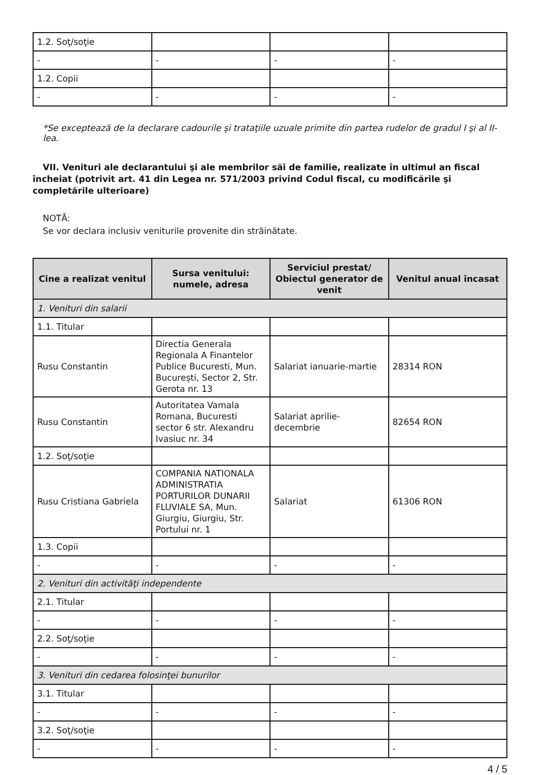| 1.2. Soţ/soţie | | | |
| - | - | - | - |
| 1.2. Copii | | | |
| - | - | - | - |
*Se exceptează de la declarare cadourile şi trataţiile uzuale primite din partea rudelor de gradul I şi al II-lea.
VII. Venituri ale declarantului şi ale membrilor săi de familie, realizate în ultimul an fiscal încheiat (potrivit art. 41 din Legea nr. 571/2003 privind Codul fiscal, cu modificările şi completările ulterioare)
NOTĂ:
Se vor declara inclusiv veniturile provenite din străinătate.
| Cine a realizat venitul | Sursa venitului: numele, adresa | Serviciul prestat/ Obiectul generator de venit | Venitul anual încasat |
| --- | --- | --- | --- |
| 1. Venituri din salarii | | | |
| 1.1. Titular | | | |
| Rusu Constantin | Directia Generala Regionala A Finantelor Publice Bucuresti, Mun. București, Sector 2, Str. Gerota nr. 13 | Salariat ianuarie-martie | 28314 RON |
| Rusu Constantin | Autoritatea Vamala Romana, Bucuresti sector 6 str. Alexandru Ivasiuc nr. 34 | Salariat aprilie-decembrie | 82654 RON |
| 1.2. Soţ/soţie | | | |
| Rusu Cristiana Gabriela | COMPANIA NATIONALA ADMINISTRATIA PORTURILOR DUNARII FLUVIALE SA, Mun. Giurgiu, Giurgiu, Str. Portului nr. 1 | Salariat | 61306 RON |
| 1.3. Copii | | | |
| - | - | - | - |
| 2. Venituri din activităţi independente | | | |
| 2.1. Titular | | | |
| - | - | - | - |
| 2.2. Soţ/soţie | | | |
| - | - | - | - |
| 3. Venituri din cedarea folosinţei bunurilor | | | |
| 3.1. Titular | | | |
| - | - | - | - |
| 3.2. Soţ/soţie | | | |
| - | - | - | - |
4 / 5